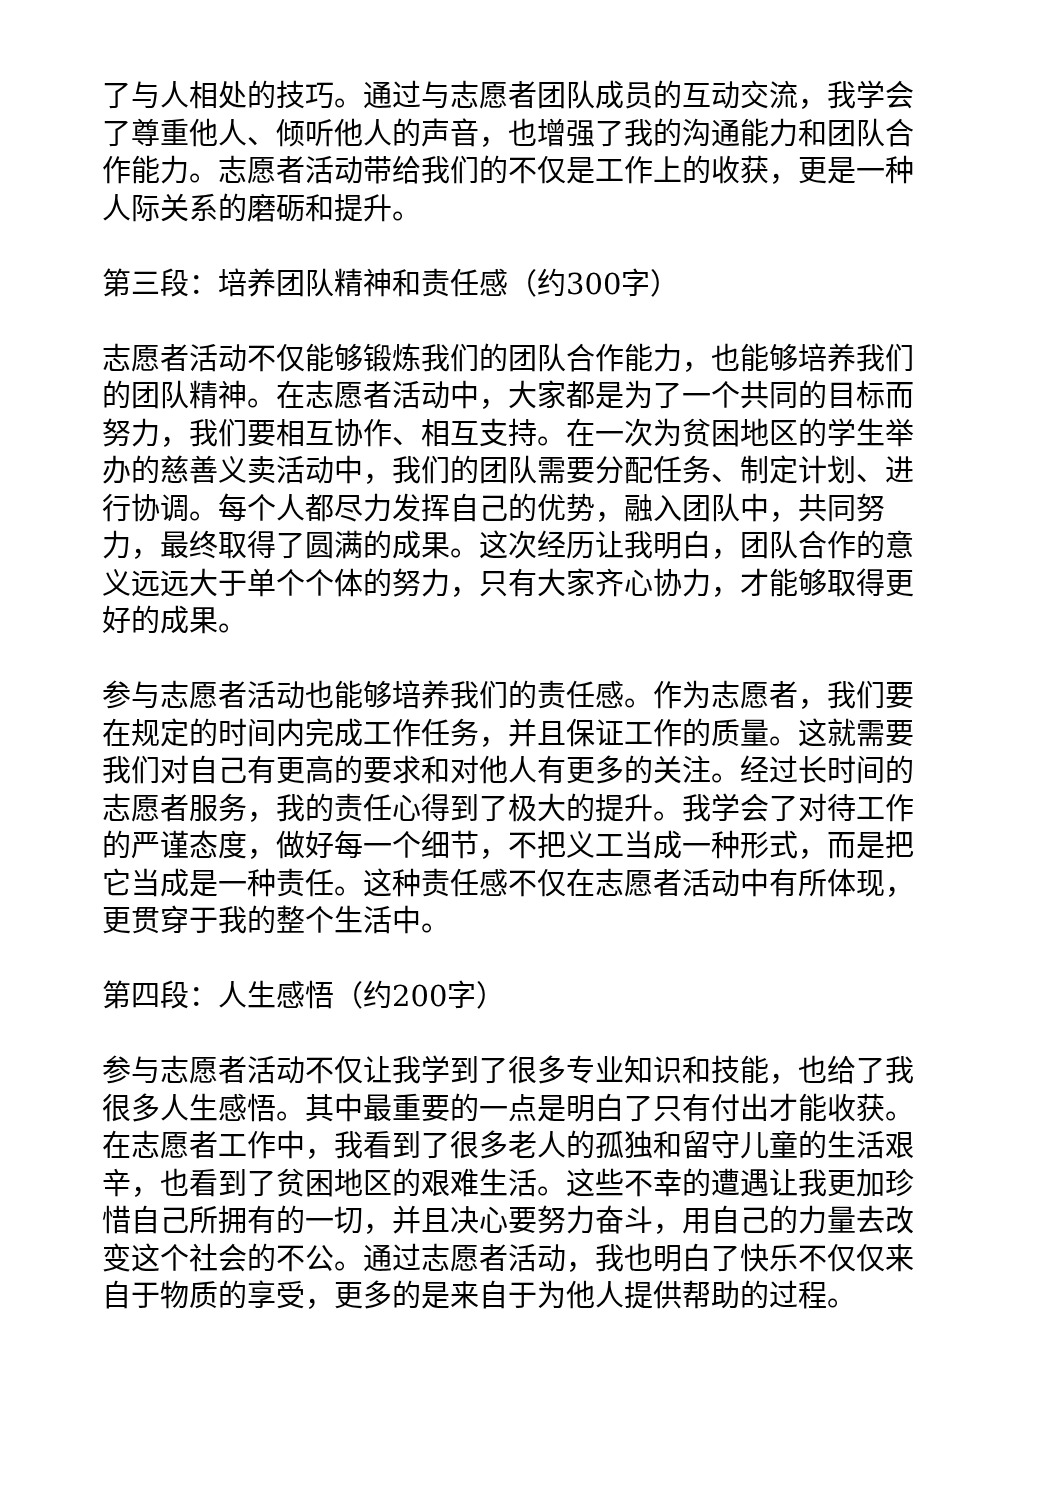了与人相处的技巧。通过与志愿者团队成员的互动交流，我学会了尊重他人、倾听他人的声音，也增强了我的沟通能力和团队合作能力。志愿者活动带给我们的不仅是工作上的收获，更是一种人际关系的磨砺和提升。
第三段：培养团队精神和责任感（约300字）
志愿者活动不仅能够锻炼我们的团队合作能力，也能够培养我们的团队精神。在志愿者活动中，大家都是为了一个共同的目标而努力，我们要相互协作、相互支持。在一次为贫困地区的学生举办的慈善义卖活动中，我们的团队需要分配任务、制定计划、进行协调。每个人都尽力发挥自己的优势，融入团队中，共同努力，最终取得了圆满的成果。这次经历让我明白，团队合作的意义远远大于单个个体的努力，只有大家齐心协力，才能够取得更好的成果。
参与志愿者活动也能够培养我们的责任感。作为志愿者，我们要在规定的时间内完成工作任务，并且保证工作的质量。这就需要我们对自己有更高的要求和对他人有更多的关注。经过长时间的志愿者服务，我的责任心得到了极大的提升。我学会了对待工作的严谨态度，做好每一个细节，不把义工当成一种形式，而是把它当成是一种责任。这种责任感不仅在志愿者活动中有所体现，更贯穿于我的整个生活中。
第四段：人生感悟（约200字）
参与志愿者活动不仅让我学到了很多专业知识和技能，也给了我很多人生感悟。其中最重要的一点是明白了只有付出才能收获。在志愿者工作中，我看到了很多老人的孤独和留守儿童的生活艰辛，也看到了贫困地区的艰难生活。这些不幸的遭遇让我更加珍惜自己所拥有的一切，并且决心要努力奋斗，用自己的力量去改变这个社会的不公。通过志愿者活动，我也明白了快乐不仅仅来自于物质的享受，更多的是来自于为他人提供帮助的过程。